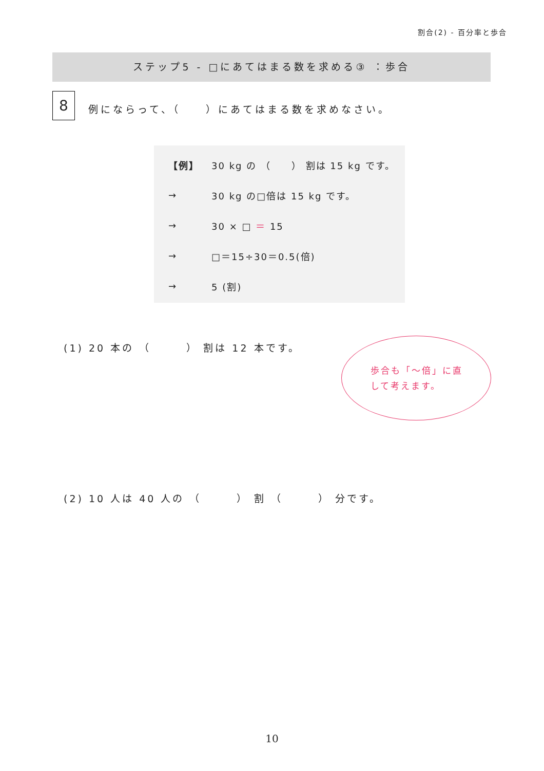割合(2) - 百分率と歩合
ステップ5 - □にあてはまる数を求める③ ：歩合
8
例にならって、（　　）にあてはまる数を求めなさい。
【例】 30 kg の （　　） 割は 15 kg です。
→ 30 kg の□倍は 15 kg です。
→ 30 × □ ＝ 15
→ □＝15÷30＝0.5(倍)
→ 5 (割)
(1) 20 本の （　　　） 割は 12 本です。
歩合も「〜倍」に直して考えます。
(2) 10 人は 40 人の （　　　） 割 （　　　） 分です。
10